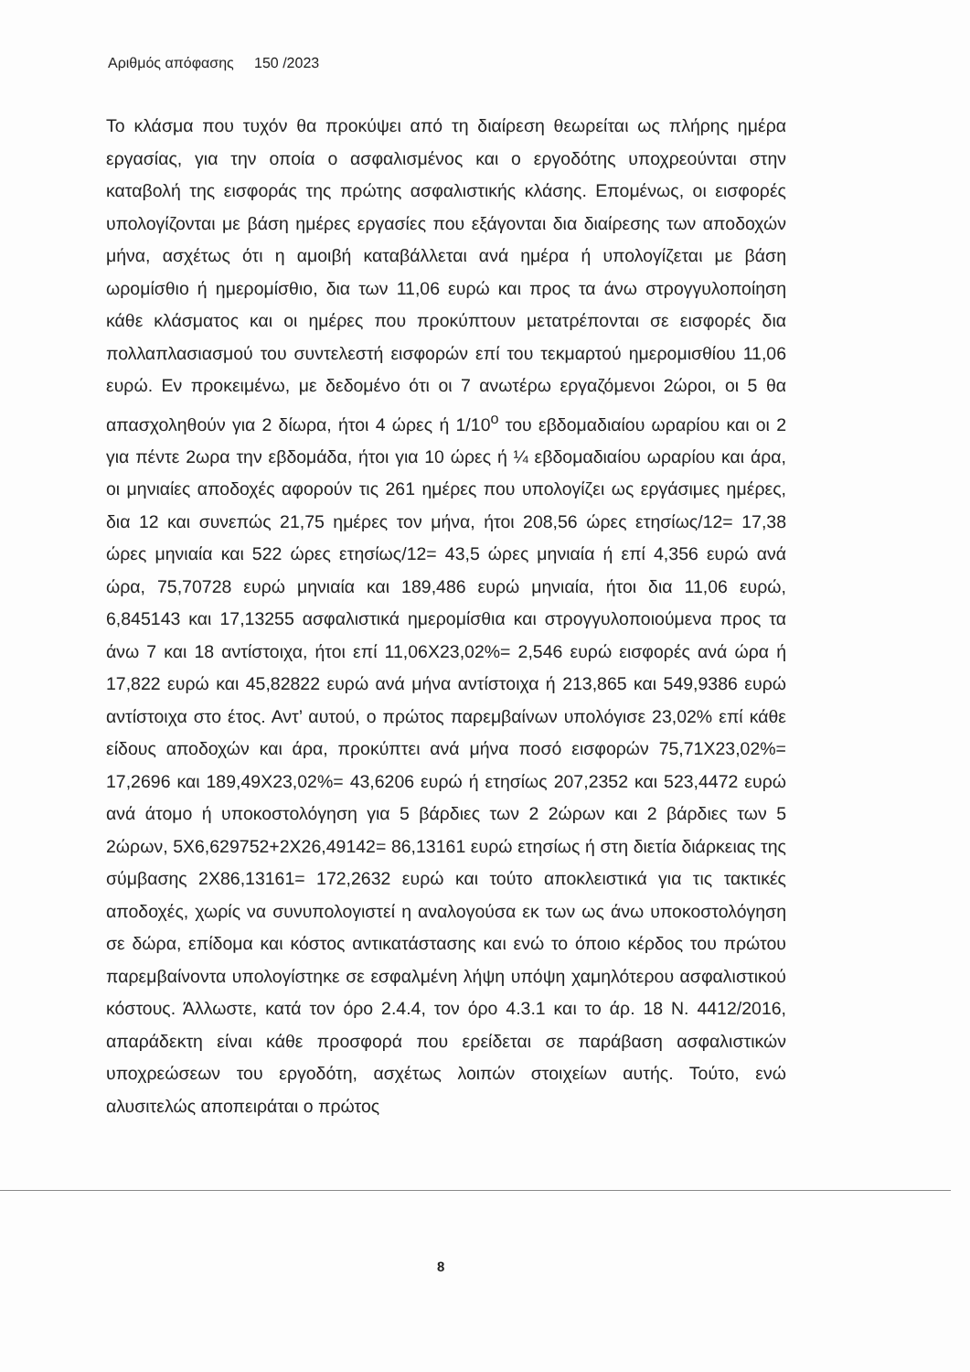Αριθμός απόφασης 150 /2023
Το κλάσμα που τυχόν θα προκύψει από τη διαίρεση θεωρείται ως πλήρης ημέρα εργασίας, για την οποία ο ασφαλισμένος και ο εργοδότης υποχρεούνται στην καταβολή της εισφοράς της πρώτης ασφαλιστικής κλάσης. Επομένως, οι εισφορές υπολογίζονται με βάση ημέρες εργασίες που εξάγονται δια διαίρεσης των αποδοχών μήνα, ασχέτως ότι η αμοιβή καταβάλλεται ανά ημέρα ή υπολογίζεται με βάση ωρομίσθιο ή ημερομίσθιο, δια των 11,06 ευρώ και προς τα άνω στρογγυλοποίηση κάθε κλάσματος και οι ημέρες που προκύπτουν μετατρέπονται σε εισφορές δια πολλαπλασιασμού του συντελεστή εισφορών επί του τεκμαρτού ημερομισθίου 11,06 ευρώ. Εν προκειμένω, με δεδομένο ότι οι 7 ανωτέρω εργαζόμενοι 2ώροι, οι 5 θα απασχοληθούν για 2 δίωρα, ήτοι 4 ώρες ή 1/10<sup>ο</sup> του εβδομαδιαίου ωραρίου και οι 2 για πέντε 2ωρα την εβδομάδα, ήτοι για 10 ώρες ή ¼ εβδομαδιαίου ωραρίου και άρα, οι μηνιαίες αποδοχές αφορούν τις 261 ημέρες που υπολογίζει ως εργάσιμες ημέρες, δια 12 και συνεπώς 21,75 ημέρες τον μήνα, ήτοι 208,56 ώρες ετησίως/12= 17,38 ώρες μηνιαία και 522 ώρες ετησίως/12= 43,5 ώρες μηνιαία ή επί 4,356 ευρώ ανά ώρα, 75,70728 ευρώ μηνιαία και 189,486 ευρώ μηνιαία, ήτοι δια 11,06 ευρώ, 6,845143 και 17,13255 ασφαλιστικά ημερομίσθια και στρογγυλοποιούμενα προς τα άνω 7 και 18 αντίστοιχα, ήτοι επί 11,06Χ23,02%= 2,546 ευρώ εισφορές ανά ώρα ή 17,822 ευρώ και 45,82822 ευρώ ανά μήνα αντίστοιχα ή 213,865 και 549,9386 ευρώ αντίστοιχα στο έτος. Αντ’ αυτού, ο πρώτος παρεμβαίνων υπολόγισε 23,02% επί κάθε είδους αποδοχών και άρα, προκύπτει ανά μήνα ποσό εισφορών 75,71Χ23,02%= 17,2696 και 189,49Χ23,02%= 43,6206 ευρώ ή ετησίως 207,2352 και 523,4472 ευρώ ανά άτομο ή υποκοστολόγηση για 5 βάρδιες των 2 2ώρων και 2 βάρδιες των 5 2ώρων, 5Χ6,629752+2Χ26,49142= 86,13161 ευρώ ετησίως ή στη διετία διάρκειας της σύμβασης 2Χ86,13161= 172,2632 ευρώ και τούτο αποκλειστικά για τις τακτικές αποδοχές, χωρίς να συνυπολογιστεί η αναλογούσα εκ των ως άνω υποκοστολόγηση σε δώρα, επίδομα και κόστος αντικατάστασης και ενώ το όποιο κέρδος του πρώτου παρεμβαίνοντα υπολογίστηκε σε εσφαλμένη λήψη υπόψη χαμηλότερου ασφαλιστικού κόστους. Άλλωστε, κατά τον όρο 2.4.4, τον όρο 4.3.1 και το άρ. 18 Ν. 4412/2016, απαράδεκτη είναι κάθε προσφορά που ερείδεται σε παράβαση ασφαλιστικών υποχρεώσεων του εργοδότη, ασχέτως λοιπών στοιχείων αυτής. Τούτο, ενώ αλυσιτελώς αποπειράται ο πρώτος
8